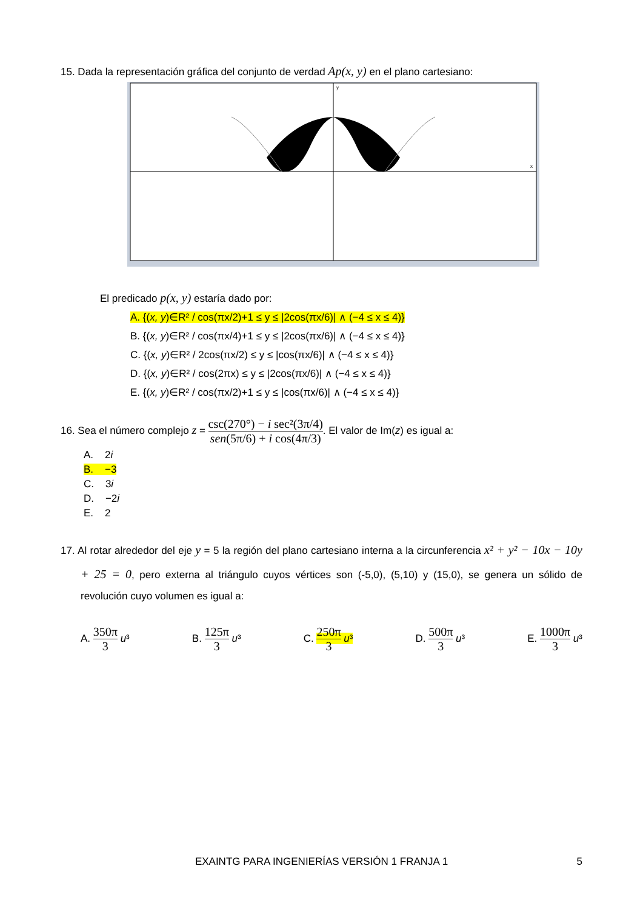15. Dada la representación gráfica del conjunto de verdad Ap(x, y) en el plano cartesiano:
y
x
El predicado p(x, y) estaría dado por:
A. {(x, y)∈R² / cos(πx/2)+1 ≤ y ≤ |2cos(πx/6)| ∧ (−4 ≤ x ≤ 4)}
B. {(x, y)∈R² / cos(πx/4)+1 ≤ y ≤ |2cos(πx/6)| ∧ (−4 ≤ x ≤ 4)}
C. {(x, y)∈R² / 2cos(πx/2) ≤ y ≤ |cos(πx/6)| ∧ (−4 ≤ x ≤ 4)}
D. {(x, y)∈R² / cos(2πx) ≤ y ≤ |2cos(πx/6)| ∧ (−4 ≤ x ≤ 4)}
E. {(x, y)∈R² / cos(πx/2)+1 ≤ y ≤ |cos(πx/6)| ∧ (−4 ≤ x ≤ 4)}
16. Sea el número complejo z = csc(270°) − i sec²(3π/4) sen(5π/6) + i cos(4π/3). El valor de Im(z) es igual a:
A. 2i
B. −3
C. 3i
D. −2i
E. 2
17. Al rotar alrededor del eje y = 5 la región del plano cartesiano interna a la circunferencia x² + y² − 10x − 10y + 25 = 0, pero externa al triángulo cuyos vértices son (-5,0), (5,10) y (15,0), se genera un sólido de revolución cuyo volumen es igual a:
A. 350π 3 u³ B. 125π 3 u³ C. 250π 3 u³ D. 500π 3 u³ E. 1000π 3 u³
EXAINTG PARA INGENIERÍAS VERSIÓN 1 FRANJA 1 5